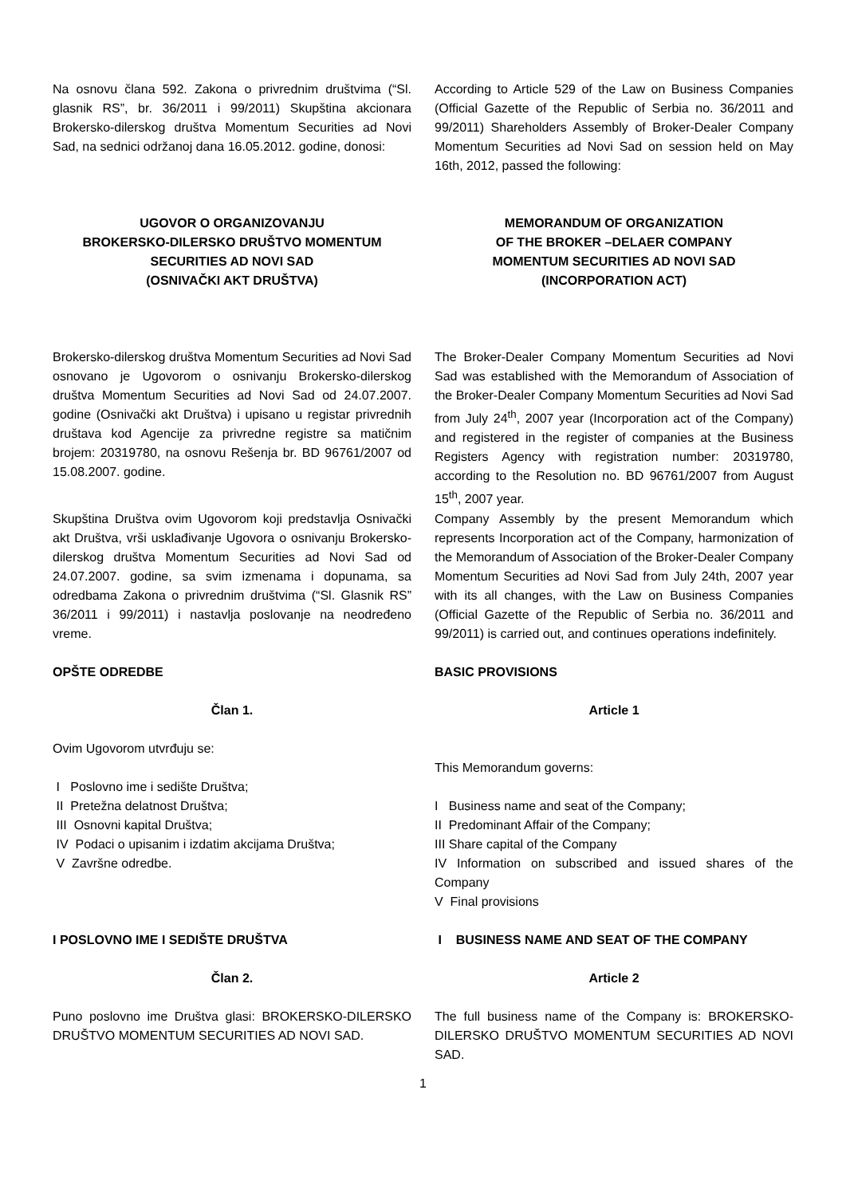Na osnovu člana 592. Zakona o privrednim društvima (“Sl. glasnik RS”, br. 36/2011 i 99/2011) Skupština akcionara Brokersko-dilerskog društva Momentum Securities ad Novi Sad, na sednici održanoj dana 16.05.2012. godine, donosi:
According to Article 529 of the Law on Business Companies (Official Gazette of the Republic of Serbia no. 36/2011 and 99/2011) Shareholders Assembly of Broker-Dealer Company Momentum Securities ad Novi Sad on session held on May 16th, 2012, passed the following:
UGOVOR O ORGANIZOVANJU
BROKERSKO-DILERSKO DRUŠTVO MOMENTUM
SECURITIES AD NOVI SAD
(OSNIVAČKI AKT DRUŠTVA)
MEMORANDUM OF ORGANIZATION
OF THE BROKER –DELAER COMPANY
MOMENTUM SECURITIES AD NOVI SAD
(INCORPORATION ACT)
Brokersko-dilerskog društva Momentum Securities ad Novi Sad osnovano je Ugovorom o osnivanju Brokersko-dilerskog društva Momentum Securities ad Novi Sad od 24.07.2007. godine (Osnivački akt Društva) i upisano u registar privrednih društava kod Agencije za privredne registre sa matičnim brojem: 20319780, na osnovu Rešenja br. BD 96761/2007 od 15.08.2007. godine.
The Broker-Dealer Company Momentum Securities ad Novi Sad was established with the Memorandum of Association of the Broker-Dealer Company Momentum Securities ad Novi Sad from July 24<sup>th</sup>, 2007 year (Incorporation act of the Company) and registered in the register of companies at the Business Registers Agency with registration number: 20319780, according to the Resolution no. BD 96761/2007 from August 15<sup>th</sup>, 2007 year.
Skupština Društva ovim Ugovorom koji predstavlja Osnivački akt Društva, vrši usklađivanje Ugovora o osnivanju Brokersko-dilerskog društva Momentum Securities ad Novi Sad od 24.07.2007. godine, sa svim izmenama i dopunama, sa odredbama Zakona o privrednim društvima (“Sl. Glasnik RS” 36/2011 i 99/2011) i nastavlja poslovanje na neodređeno vreme.
Company Assembly by the present Memorandum which represents Incorporation act of the Company, harmonization of the Memorandum of Association of the Broker-Dealer Company Momentum Securities ad Novi Sad from July 24th, 2007 year with its all changes, with the Law on Business Companies (Official Gazette of the Republic of Serbia no. 36/2011 and 99/2011) is carried out, and continues operations indefinitely.
OPŠTE ODREDBE
Član 1.
Ovim Ugovorom utvrđuju se:
I Poslovno ime i sedište Društva;
II Pretežna delatnost Društva;
III Osnovni kapital Društva;
IV Podaci o upisanim i izdatim akcijama Društva;
V Završne odredbe.
BASIC PROVISIONS
Article 1
This Memorandum governs:
I Business name and seat of the Company;
II Predominant Affair of the Company;
III Share capital of the Company
IV Information on subscribed and issued shares of the Company
V Final provisions
I POSLOVNO IME I SEDIŠTE DRUŠTVA
Član 2.
Puno poslovno ime Društva glasi: BROKERSKO-DILERSKO DRUŠTVO MOMENTUM SECURITIES AD NOVI SAD.
I BUSINESS NAME AND SEAT OF THE COMPANY
Article 2
The full business name of the Company is: BROKERSKO-DILERSKO DRUŠTVO MOMENTUM SECURITIES AD NOVI SAD.
1